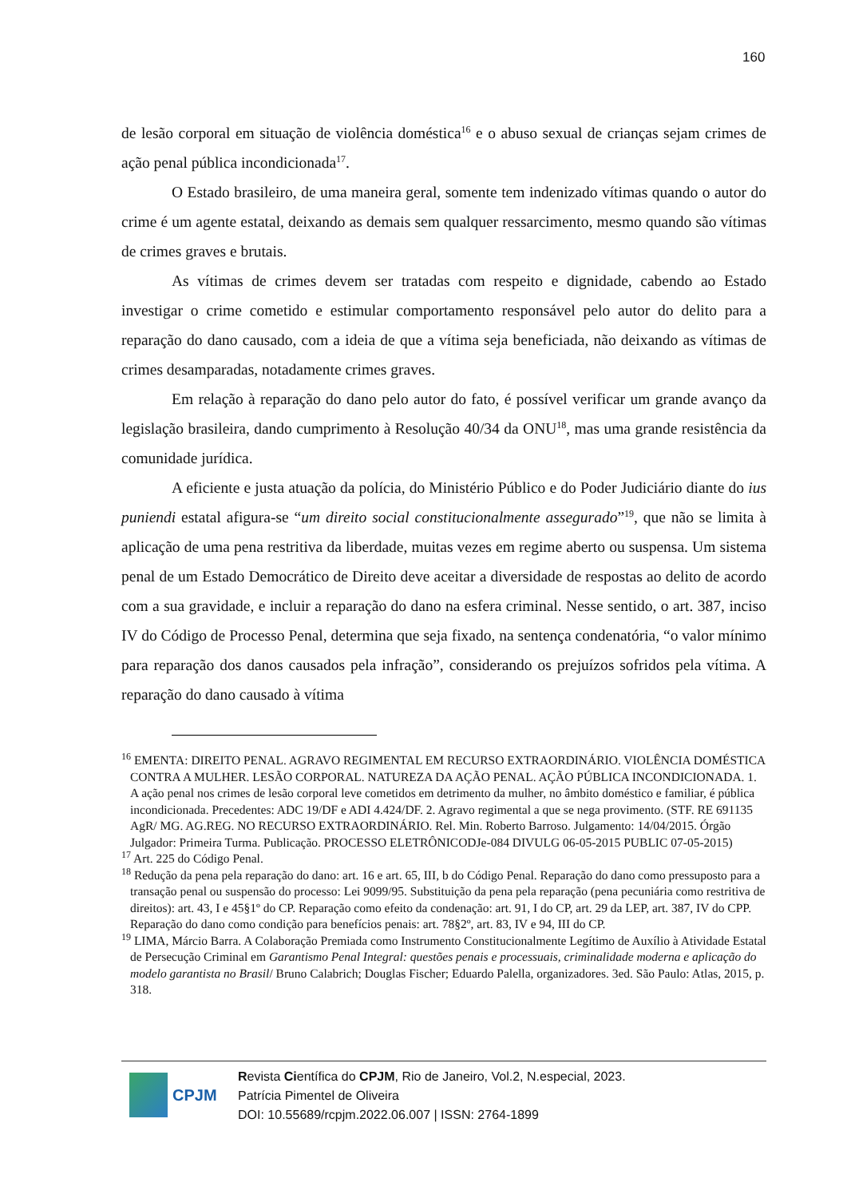160
de lesão corporal em situação de violência doméstica<sup>16</sup> e o abuso sexual de crianças sejam crimes de ação penal pública incondicionada<sup>17</sup>.
O Estado brasileiro, de uma maneira geral, somente tem indenizado vítimas quando o autor do crime é um agente estatal, deixando as demais sem qualquer ressarcimento, mesmo quando são vítimas de crimes graves e brutais.
As vítimas de crimes devem ser tratadas com respeito e dignidade, cabendo ao Estado investigar o crime cometido e estimular comportamento responsável pelo autor do delito para a reparação do dano causado, com a ideia de que a vítima seja beneficiada, não deixando as vítimas de crimes desamparadas, notadamente crimes graves.
Em relação à reparação do dano pelo autor do fato, é possível verificar um grande avanço da legislação brasileira, dando cumprimento à Resolução 40/34 da ONU<sup>18</sup>, mas uma grande resistência da comunidade jurídica.
A eficiente e justa atuação da polícia, do Ministério Público e do Poder Judiciário diante do ius puniendi estatal afigura-se “um direito social constitucionalmente assegurado”<sup>19</sup>, que não se limita à aplicação de uma pena restritiva da liberdade, muitas vezes em regime aberto ou suspensa. Um sistema penal de um Estado Democrático de Direito deve aceitar a diversidade de respostas ao delito de acordo com a sua gravidade, e incluir a reparação do dano na esfera criminal. Nesse sentido, o art. 387, inciso IV do Código de Processo Penal, determina que seja fixado, na sentença condenatória, “o valor mínimo para reparação dos danos causados pela infração”, considerando os prejuízos sofridos pela vítima. A reparação do dano causado à vítima
<sup>16</sup> EMENTA: DIREITO PENAL. AGRAVO REGIMENTAL EM RECURSO EXTRAORDINÁRIO. VIOLÊNCIA DOMÉSTICA CONTRA A MULHER. LESÃO CORPORAL. NATUREZA DA AÇÃO PENAL. AÇÃO PÚBLICA INCONDICIONADA. 1. A ação penal nos crimes de lesão corporal leve cometidos em detrimento da mulher, no âmbito doméstico e familiar, é pública incondicionada. Precedentes: ADC 19/DF e ADI 4.424/DF. 2. Agravo regimental a que se nega provimento. (STF. RE 691135 AgR/ MG. AG.REG. NO RECURSO EXTRAORDINÁRIO. Rel. Min. Roberto Barroso. Julgamento: 14/04/2015. Órgão Julgador: Primeira Turma. Publicação. PROCESSO ELETRÔNICODJe-084 DIVULG 06-05-2015 PUBLIC 07-05-2015)
<sup>17</sup> Art. 225 do Código Penal.
<sup>18</sup> Redução da pena pela reparação do dano: art. 16 e art. 65, III, b do Código Penal. Reparação do dano como pressuposto para a transação penal ou suspensão do processo: Lei 9099/95. Substituição da pena pela reparação (pena pecuniária como restritiva de direitos): art. 43, I e 45§1º do CP. Reparação como efeito da condenação: art. 91, I do CP, art. 29 da LEP, art. 387, IV do CPP. Reparação do dano como condição para benefícios penais: art. 78§2º, art. 83, IV e 94, III do CP.
<sup>19</sup> LIMA, Márcio Barra. A Colaboração Premiada como Instrumento Constitucionalmente Legítimo de Auxílio à Atividade Estatal de Persecução Criminal em Garantismo Penal Integral: questões penais e processuais, criminalidade moderna e aplicação do modelo garantista no Brasil/ Bruno Calabrich; Douglas Fischer; Eduardo Palella, organizadores. 3ed. São Paulo: Atlas, 2015, p. 318.
CPJM
Revista Científica do CPJM, Rio de Janeiro, Vol.2, N.especial, 2023.
Patrícia Pimentel de Oliveira
DOI: 10.55689/rcpjm.2022.06.007 | ISSN: 2764-1899